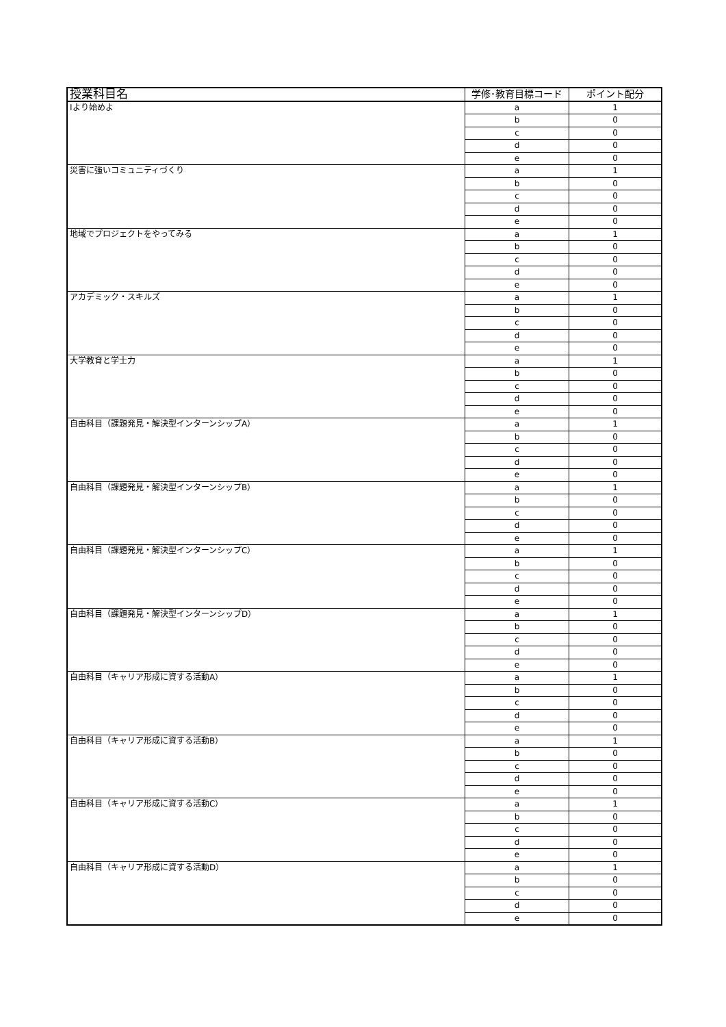| 授業科目名 | 学修･教育目標コード | ポイント配分 |
| --- | --- | --- |
| Iより始めよ | a | 1 |
| | b | 0 |
| | c | 0 |
| | d | 0 |
| | e | 0 |
| 災害に強いコミュニティづくり | a | 1 |
| | b | 0 |
| | c | 0 |
| | d | 0 |
| | e | 0 |
| 地域でプロジェクトをやってみる | a | 1 |
| | b | 0 |
| | c | 0 |
| | d | 0 |
| | e | 0 |
| アカデミック・スキルズ | a | 1 |
| | b | 0 |
| | c | 0 |
| | d | 0 |
| | e | 0 |
| 大学教育と学士力 | a | 1 |
| | b | 0 |
| | c | 0 |
| | d | 0 |
| | e | 0 |
| 自由科目（課題発見・解決型インターンシップA） | a | 1 |
| | b | 0 |
| | c | 0 |
| | d | 0 |
| | e | 0 |
| 自由科目（課題発見・解決型インターンシップB） | a | 1 |
| | b | 0 |
| | c | 0 |
| | d | 0 |
| | e | 0 |
| 自由科目（課題発見・解決型インターンシップC） | a | 1 |
| | b | 0 |
| | c | 0 |
| | d | 0 |
| | e | 0 |
| 自由科目（課題発見・解決型インターンシップD） | a | 1 |
| | b | 0 |
| | c | 0 |
| | d | 0 |
| | e | 0 |
| 自由科目（キャリア形成に資する活動A） | a | 1 |
| | b | 0 |
| | c | 0 |
| | d | 0 |
| | e | 0 |
| 自由科目（キャリア形成に資する活動B） | a | 1 |
| | b | 0 |
| | c | 0 |
| | d | 0 |
| | e | 0 |
| 自由科目（キャリア形成に資する活動C） | a | 1 |
| | b | 0 |
| | c | 0 |
| | d | 0 |
| | e | 0 |
| 自由科目（キャリア形成に資する活動D） | a | 1 |
| | b | 0 |
| | c | 0 |
| | d | 0 |
| | e | 0 |